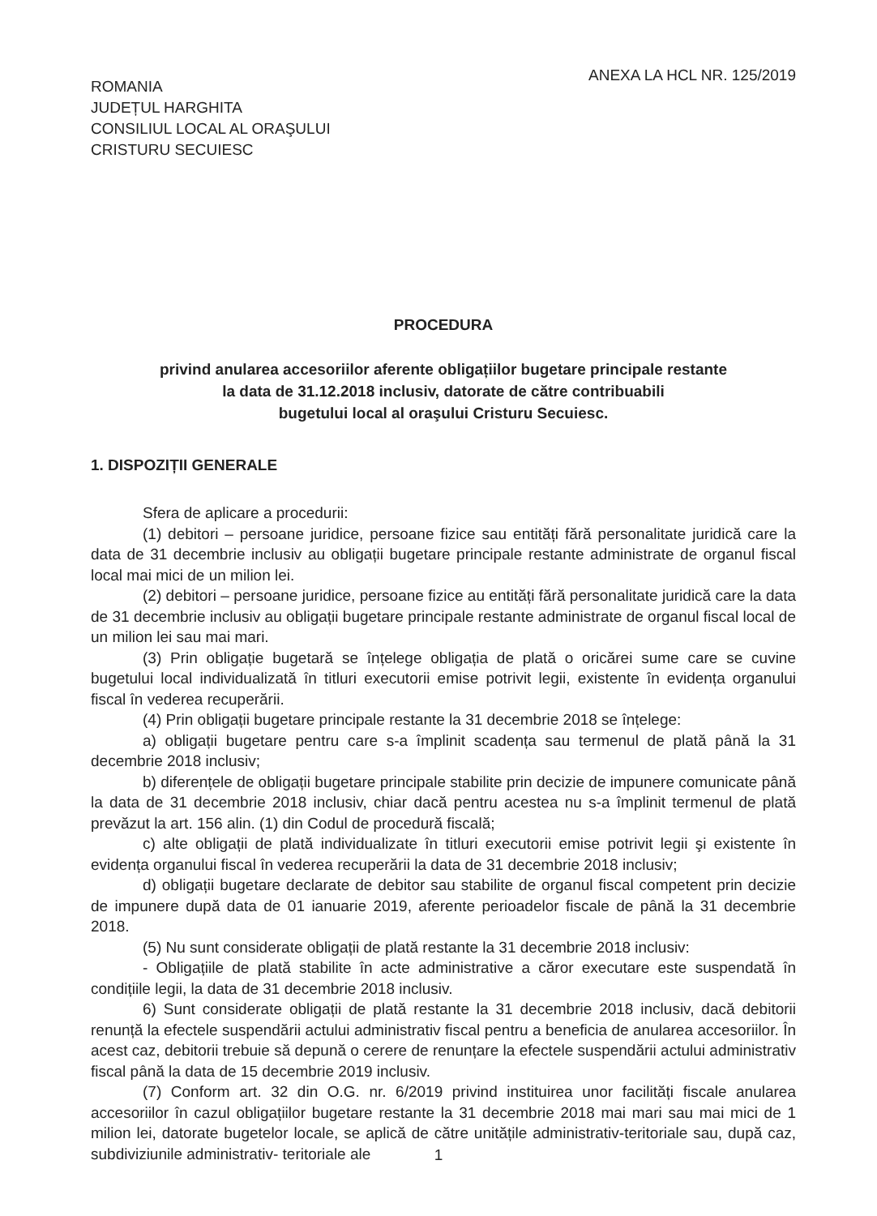ROMANIA
JUDEȚUL HARGHITA
CONSILIUL LOCAL AL ORAŞULUI
CRISTURU SECUIESC
ANEXA LA HCL NR. 125/2019
PROCEDURA
privind anularea accesoriilor aferente obligațiilor bugetare principale restante
la data de 31.12.2018 inclusiv, datorate de către contribuabili
bugetului local al oraşului Cristuru Secuiesc.
1. DISPOZIȚII GENERALE
Sfera de aplicare a procedurii:
(1) debitori – persoane juridice, persoane fizice sau entități fără personalitate juridică care la data de 31 decembrie inclusiv au obligații bugetare principale restante administrate de organul fiscal local mai mici de un milion lei.
(2) debitori – persoane juridice, persoane fizice au entități fără personalitate juridică care la data de 31 decembrie inclusiv au obligații bugetare principale restante administrate de organul fiscal local de un milion lei sau mai mari.
(3) Prin obligație bugetară se înțelege obligația de plată o oricărei sume care se cuvine bugetului local individualizată în titluri executorii emise potrivit legii, existente în evidența organului fiscal în vederea recuperării.
(4) Prin obligații bugetare principale restante la 31 decembrie 2018 se înțelege:
a) obligații bugetare pentru care s-a împlinit scadența sau termenul de plată până la 31 decembrie 2018 inclusiv;
b) diferențele de obligații bugetare principale stabilite prin decizie de impunere comunicate până la data de 31 decembrie 2018 inclusiv, chiar dacă pentru acestea nu s-a împlinit termenul de plată prevăzut la art. 156 alin. (1) din Codul de procedură fiscală;
c) alte obligații de plată individualizate în titluri executorii emise potrivit legii şi existente în evidența organului fiscal în vederea recuperării la data de 31 decembrie 2018 inclusiv;
d) obligații bugetare declarate de debitor sau stabilite de organul fiscal competent prin decizie de impunere după data de 01 ianuarie 2019, aferente perioadelor fiscale de până la 31 decembrie 2018.
(5) Nu sunt considerate obligații de plată restante la 31 decembrie 2018 inclusiv:
- Obligațiile de plată stabilite în acte administrative a căror executare este suspendată în condițiile legii, la data de 31 decembrie 2018 inclusiv.
6) Sunt considerate obligații de plată restante la 31 decembrie 2018 inclusiv, dacă debitorii renunță la efectele suspendării actului administrativ fiscal pentru a beneficia de anularea accesoriilor. În acest caz, debitorii trebuie să depună o cerere de renunțare la efectele suspendării actului administrativ fiscal până la data de 15 decembrie 2019 inclusiv.
(7) Conform art. 32 din O.G. nr. 6/2019 privind instituirea unor facilități fiscale anularea accesoriilor în cazul obligațiilor bugetare restante la 31 decembrie 2018 mai mari sau mai mici de 1 milion lei, datorate bugetelor locale, se aplică de către unitățile administrativ-teritoriale sau, după caz, subdiviziunile administrativ- teritoriale ale
1